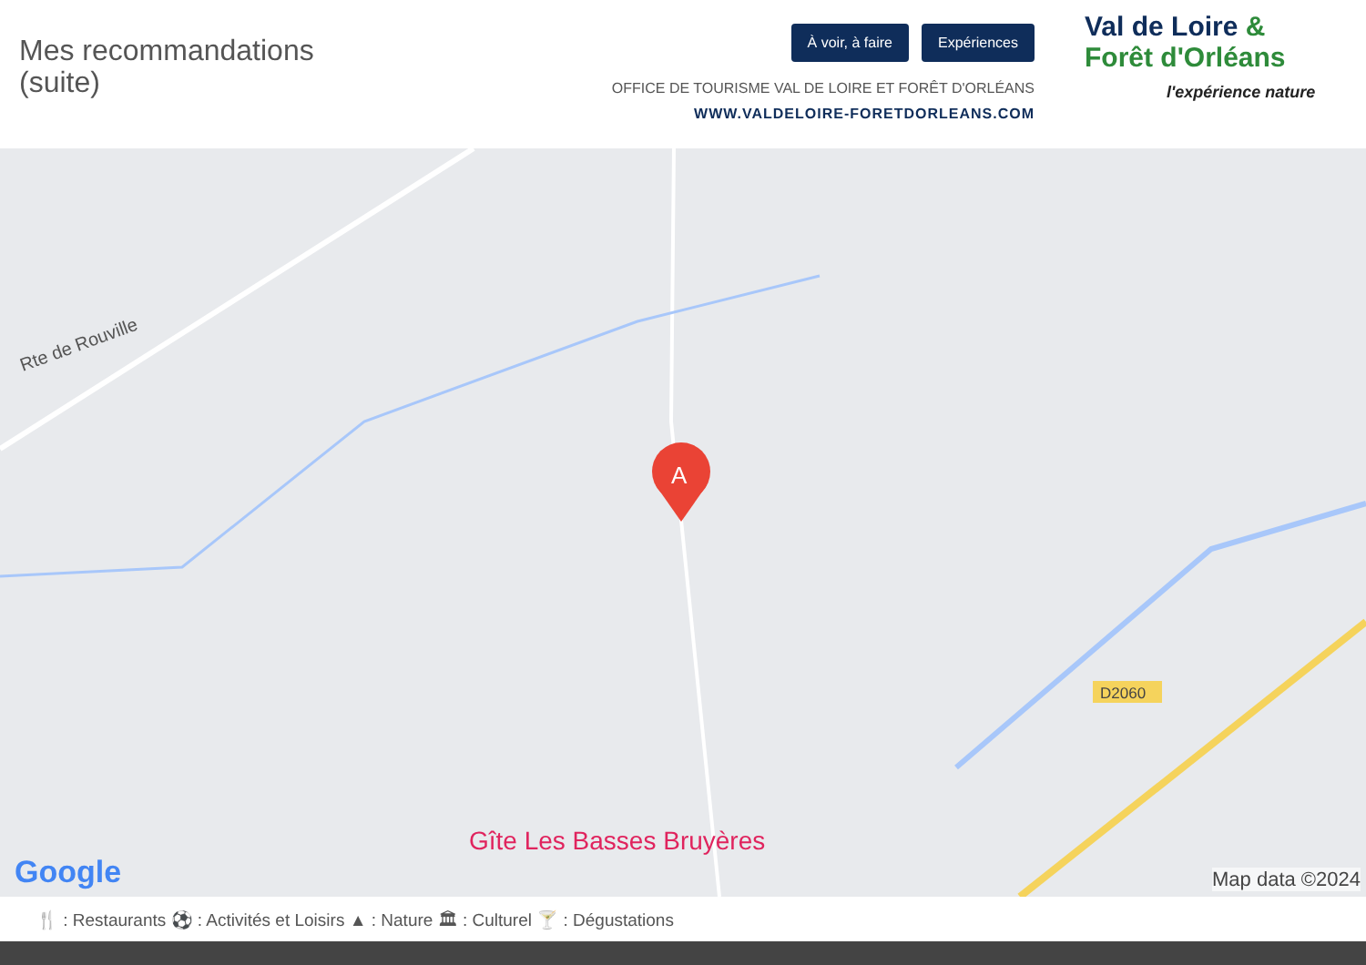Mes recommandations
(suite)
À voir, à faire Expériences
OFFICE DE TOURISME VAL DE LOIRE ET FORÊT D'ORLÉANS
WWW.VALDELOIRE-FORETDORLEANS.COM
Val de Loire &
Forêt d'Orléans
l'expérience nature
A
Rte de Rouville
D2060
Gîte Les Basses Bruyères
Google Map data ©2024
🍴 : Restaurants ⚽ : Activités et Loisirs ▲ : Nature 🏛 : Culturel 🍸 : Dégustations